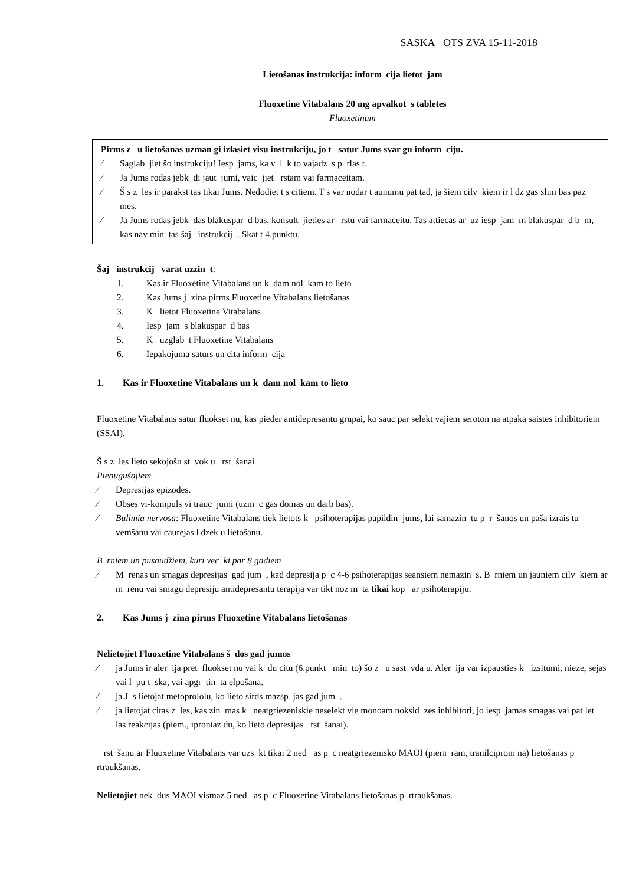SASKA OTS ZVA 15-11-2018
Lietošanas instrukcija: inform cija lietot jam
Fluoxetine Vitabalans 20 mg apvalkot s tabletes
Fluoxetinum
Pirms z u lietošanas uzman gi izlasiet visu instrukciju, jo t satur Jums svar gu inform ciju.
⁄ Saglab jiet šo instrukciju! Iesp jams, ka v l k to vajadz s p rlas t.
⁄ Ja Jums rodas jebk di jaut jumi, vaic jiet rstam vai farmaceitam.
⁄ Š s z les ir parakst tas tikai Jums. Nedodiet t s citiem. T s var nodar t aunumu pat tad, ja šiem cilv kiem ir l dz gas slim bas paz mes.
⁄ Ja Jums rodas jebk das blakuspar d bas, konsult jieties ar rstu vai farmaceitu. Tas attiecas ar uz iesp jam m blakuspar d b m, kas nav min tas šaj instrukcij . Skat t 4.punktu.
Šaj instrukcij varat uzzin t:
1. Kas ir Fluoxetine Vitabalans un k dam nol kam to lieto
2. Kas Jums j zina pirms Fluoxetine Vitabalans lietošanas
3. K lietot Fluoxetine Vitabalans
4. Iesp jam s blakuspar d bas
5. K uzglab t Fluoxetine Vitabalans
6. Iepakojuma saturs un cita inform cija
1. Kas ir Fluoxetine Vitabalans un k dam nol kam to lieto
Fluoxetine Vitabalans satur fluokset nu, kas pieder antidepresantu grupai, ko sauc par selekt vajiem seroton na atpaka saistes inhibitoriem (SSAI).
Š s z les lieto sekojošu st vok u rst šanai
Pieaugušajiem
⁄ Depresijas epizodes.
⁄ Obses vi-kompuls vi trauc jumi (uzm c gas domas un darb bas).
⁄ Bulimia nervosa: Fluoxetine Vitabalans tiek lietots k psihoterapijas papildin jums, lai samazin tu p r šanos un paša izrais tu vemšanu vai caurejas l dzek u lietošanu.
B rniem un pusaudžiem, kuri vec ki par 8 gadiem
⁄ M renas un smagas depresijas gad jum , kad depresija p c 4-6 psihoterapijas seansiem nemazin s. B rniem un jauniem cilv kiem ar m renu vai smagu depresiju antidepresantu terapija var tikt noz m ta tikai kop ar psihoterapiju.
2. Kas Jums j zina pirms Fluoxetine Vitabalans lietošanas
Nelietojiet Fluoxetine Vitabalans š dos gad jumos
⁄ ja Jums ir aler ija pret fluokset nu vai k du citu (6.punkt min to) šo z u sast vda u. Aler ija var izpausties k izsitumi, nieze, sejas vai l pu t ska, vai apgr tin ta elpošana.
⁄ ja J s lietojat metoprololu, ko lieto sirds mazsp jas gad jum .
⁄ ja lietojat citas z les, kas zin mas k neatgriezeniskie neselekt vie monoam noksid zes inhibitori, jo iesp jamas smagas vai pat let las reakcijas (piem., iproniaz du, ko lieto depresijas rst šanai).
rst šanu ar Fluoxetine Vitabalans var uzs kt tikai 2 ned as p c neatgriezenisko MAOI (piem ram, tranilciprom na) lietošanas p rtraukšanas.
Nelietojiet nek dus MAOI vismaz 5 ned as p c Fluoxetine Vitabalans lietošanas p rtraukšanas.